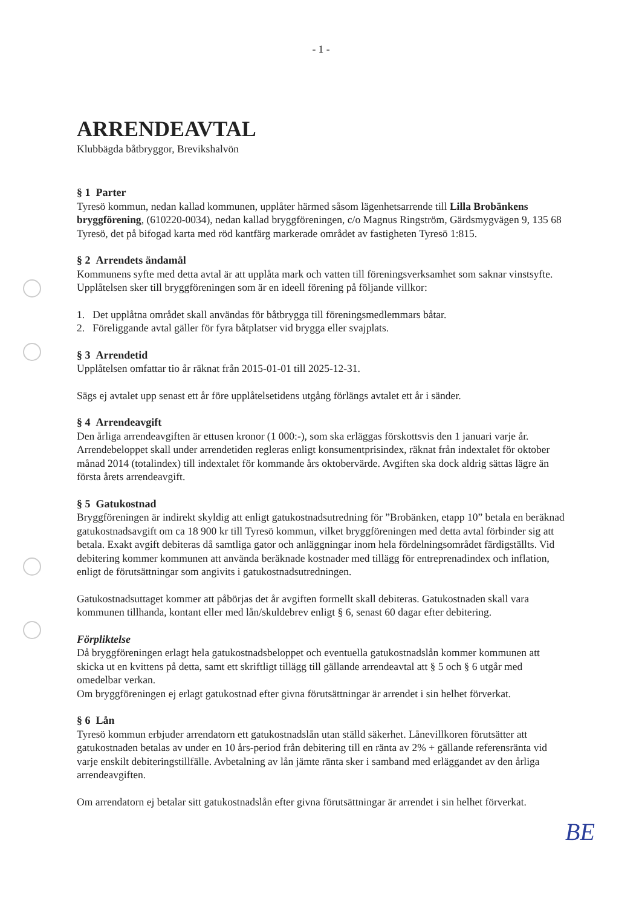- 1 -
ARRENDEAVTAL
Klubbägda båtbryggor, Brevikshalvön
§ 1 Parter
Tyresö kommun, nedan kallad kommunen, upplåter härmed såsom lägenhetsarrende till Lilla Brobänkens bryggförening, (610220-0034), nedan kallad bryggföreningen, c/o Magnus Ringström, Gärdsmygvägen 9, 135 68 Tyresö, det på bifogad karta med röd kantfärg markerade området av fastigheten Tyresö 1:815.
§ 2 Arrendets ändamål
Kommunens syfte med detta avtal är att upplåta mark och vatten till föreningsverksamhet som saknar vinstsyfte. Upplåtelsen sker till bryggföreningen som är en ideell förening på följande villkor:
1. Det upplåtna området skall användas för båtbrygga till föreningsmedlemmars båtar.
2. Föreliggande avtal gäller för fyra båtplatser vid brygga eller svajplats.
§ 3 Arrendetid
Upplåtelsen omfattar tio år räknat från 2015-01-01 till 2025-12-31.
Sägs ej avtalet upp senast ett år före upplåtelsetidens utgång förlängs avtalet ett år i sänder.
§ 4 Arrendeavgift
Den årliga arrendeavgiften är ettusen kronor (1 000:-), som ska erläggas förskottsvis den 1 januari varje år. Arrendebeloppet skall under arrendetiden regleras enligt konsumentprisindex, räknat från indextalet för oktober månad 2014 (totalindex) till indextalet för kommande års oktobervärde. Avgiften ska dock aldrig sättas lägre än första årets arrendeavgift.
§ 5 Gatukostnad
Bryggföreningen är indirekt skyldig att enligt gatukostnadsutredning för ”Brobänken, etapp 10” betala en beräknad gatukostnadsavgift om ca 18 900 kr till Tyresö kommun, vilket bryggföreningen med detta avtal förbinder sig att betala. Exakt avgift debiteras då samtliga gator och anläggningar inom hela fördelningsområdet färdigställts. Vid debitering kommer kommunen att använda beräknade kostnader med tillägg för entreprenadindex och inflation, enligt de förutsättningar som angivits i gatukostnadsutredningen.
Gatukostnadsuttaget kommer att påbörjas det år avgiften formellt skall debiteras. Gatukostnaden skall vara kommunen tillhanda, kontant eller med lån/skuldebrev enligt § 6, senast 60 dagar efter debitering.
Förpliktelse
Då bryggföreningen erlagt hela gatukostnadsbeloppet och eventuella gatukostnadslån kommer kommunen att skicka ut en kvittens på detta, samt ett skriftligt tillägg till gällande arrendeavtal att § 5 och § 6 utgår med omedelbar verkan.
Om bryggföreningen ej erlagt gatukostnad efter givna förutsättningar är arrendet i sin helhet förverkat.
§ 6 Lån
Tyresö kommun erbjuder arrendatorn ett gatukostnadslån utan ställd säkerhet. Lånevillkoren förutsätter att gatukostnaden betalas av under en 10 års-period från debitering till en ränta av 2% + gällande referensränta vid varje enskilt debiteringstillfälle. Avbetalning av lån jämte ränta sker i samband med erläggandet av den årliga arrendeavgiften.
Om arrendatorn ej betalar sitt gatukostnadslån efter givna förutsättningar är arrendet i sin helhet förverkat.
BE